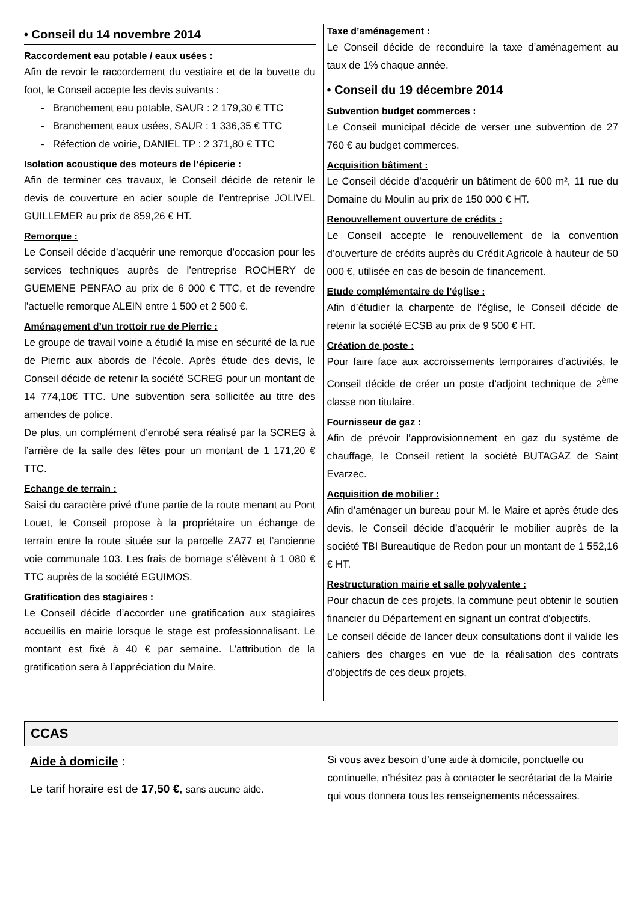• Conseil du 14 novembre 2014
Raccordement eau potable / eaux usées :
Afin de revoir le raccordement du vestiaire et de la buvette du foot, le Conseil accepte les devis suivants :
- Branchement eau potable, SAUR : 2 179,30 € TTC
- Branchement eaux usées, SAUR : 1 336,35 € TTC
- Réfection de voirie, DANIEL TP : 2 371,80 € TTC
Isolation acoustique des moteurs de l’épicerie :
Afin de terminer ces travaux, le Conseil décide de retenir le devis de couverture en acier souple de l’entreprise JOLIVEL GUILLEMER au prix de 859,26 € HT.
Remorque :
Le Conseil décide d’acquérir une remorque d’occasion pour les services techniques auprès de l’entreprise ROCHERY de GUEMENE PENFAO au prix de 6 000 € TTC, et de revendre l’actuelle remorque ALEIN entre 1 500 et 2 500 €.
Aménagement d’un trottoir rue de Pierric :
Le groupe de travail voirie a étudié la mise en sécurité de la rue de Pierric aux abords de l’école. Après étude des devis, le Conseil décide de retenir la société SCREG pour un montant de 14 774,10€ TTC. Une subvention sera sollicitée au titre des amendes de police.
De plus, un complément d’enrobé sera réalisé par la SCREG à l’arrière de la salle des fêtes pour un montant de 1 171,20 € TTC.
Echange de terrain :
Saisi du caractère privé d’une partie de la route menant au Pont Louet, le Conseil propose à la propriétaire un échange de terrain entre la route située sur la parcelle ZA77 et l’ancienne voie communale 103. Les frais de bornage s’élèvent à 1 080 € TTC auprès de la société EGUIMOS.
Gratification des stagiaires :
Le Conseil décide d’accorder une gratification aux stagiaires accueillis en mairie lorsque le stage est professionnalisant. Le montant est fixé à 40 € par semaine. L’attribution de la gratification sera à l’appréciation du Maire.
Taxe d’aménagement :
Le Conseil décide de reconduire la taxe d’aménagement au taux de 1% chaque année.
• Conseil du 19 décembre 2014
Subvention budget commerces :
Le Conseil municipal décide de verser une subvention de 27 760 € au budget commerces.
Acquisition bâtiment :
Le Conseil décide d’acquérir un bâtiment de 600 m², 11 rue du Domaine du Moulin au prix de 150 000 € HT.
Renouvellement ouverture de crédits :
Le Conseil accepte le renouvellement de la convention d’ouverture de crédits auprès du Crédit Agricole à hauteur de 50 000 €, utilisée en cas de besoin de financement.
Etude complémentaire de l’église :
Afin d’étudier la charpente de l’église, le Conseil décide de retenir la société ECSB au prix de 9 500 € HT.
Création de poste :
Pour faire face aux accroissements temporaires d’activités, le Conseil décide de créer un poste d’adjoint technique de 2<sup>ème</sup> classe non titulaire.
Fournisseur de gaz :
Afin de prévoir l’approvisionnement en gaz du système de chauffage, le Conseil retient la société BUTAGAZ de Saint Evarzec.
Acquisition de mobilier :
Afin d’aménager un bureau pour M. le Maire et après étude des devis, le Conseil décide d’acquérir le mobilier auprès de la société TBI Bureautique de Redon pour un montant de 1 552,16 € HT.
Restructuration mairie et salle polyvalente :
Pour chacun de ces projets, la commune peut obtenir le soutien financier du Département en signant un contrat d’objectifs.
Le conseil décide de lancer deux consultations dont il valide les cahiers des charges en vue de la réalisation des contrats d’objectifs de ces deux projets.
CCAS
Aide à domicile :
Le tarif horaire est de 17,50 €, sans aucune aide.
Si vous avez besoin d’une aide à domicile, ponctuelle ou continuelle, n’hésitez pas à contacter le secrétariat de la Mairie qui vous donnera tous les renseignements nécessaires.